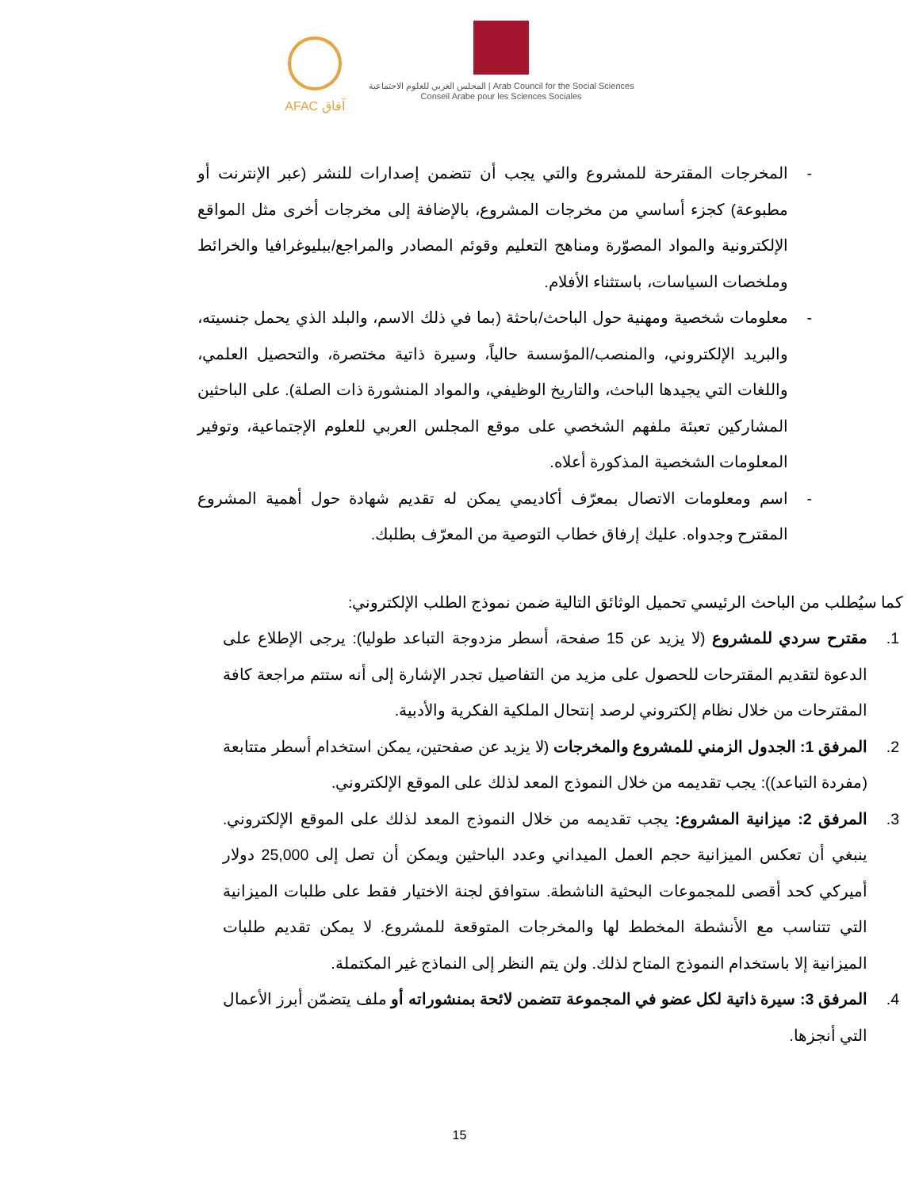AFAC آفاق
المجلس العربي للعلوم الاجتماعية | Arab Council for the Social Sciences
Conseil Arabe pour les Sciences Sociales
- المخرجات المقترحة للمشروع والتي يجب أن تتضمن إصدارات للنشر (عبر الإنترنت أو مطبوعة) كجزء أساسي من مخرجات المشروع، بالإضافة إلى مخرجات أخرى مثل المواقع الإلكترونية والمواد المصوّرة ومناهج التعليم وقوئم المصادر والمراجع/ببليوغرافيا والخرائط وملخصات السياسات، باستثناء الأفلام.
- معلومات شخصية ومهنية حول الباحث/باحثة (بما في ذلك الاسم، والبلد الذي يحمل جنسيته، والبريد الإلكتروني، والمنصب/المؤسسة حالياً، وسيرة ذاتية مختصرة، والتحصيل العلمي، واللغات التي يجيدها الباحث، والتاريخ الوظيفي، والمواد المنشورة ذات الصلة). على الباحثين المشاركين تعبئة ملفهم الشخصي على موقع المجلس العربي للعلوم الإجتماعية، وتوفير المعلومات الشخصية المذكورة أعلاه.
- اسم ومعلومات الاتصال بمعرّف أكاديمي يمكن له تقديم شهادة حول أهمية المشروع المقترح وجدواه. عليك إرفاق خطاب التوصية من المعرّف بطلبك.
كما سيُطلب من الباحث الرئيسي تحميل الوثائق التالية ضمن نموذج الطلب الإلكتروني:
1. مقترح سردي للمشروع (لا يزيد عن 15 صفحة، أسطر مزدوجة التباعد طوليا): يرجى الإطلاع على الدعوة لتقديم المقترحات للحصول على مزيد من التفاصيل تجدر الإشارة إلى أنه ستتم مراجعة كافة المقترحات من خلال نظام إلكتروني لرصد إنتحال الملكية الفكرية والأدبية.
2. المرفق 1: الجدول الزمني للمشروع والمخرجات (لا يزيد عن صفحتين، يمكن استخدام أسطر متتابعة (مفردة التباعد)): يجب تقديمه من خلال النموذج المعد لذلك على الموقع الإلكتروني.
3. المرفق 2: ميزانية المشروع: يجب تقديمه من خلال النموذج المعد لذلك على الموقع الإلكتروني. ينبغي أن تعكس الميزانية حجم العمل الميداني وعدد الباحثين ويمكن أن تصل إلى 25,000 دولار أميركي كحد أقصى للمجموعات البحثية الناشطة. ستوافق لجنة الاختيار فقط على طلبات الميزانية التي تتناسب مع الأنشطة المخطط لها والمخرجات المتوقعة للمشروع. لا يمكن تقديم طلبات الميزانية إلا باستخدام النموذج المتاح لذلك. ولن يتم النظر إلى النماذج غير المكتملة.
4. المرفق 3: سيرة ذاتية لكل عضو في المجموعة تتضمن لائحة بمنشوراته أو ملف يتضمّن أبرز الأعمال التي أنجزها.
15